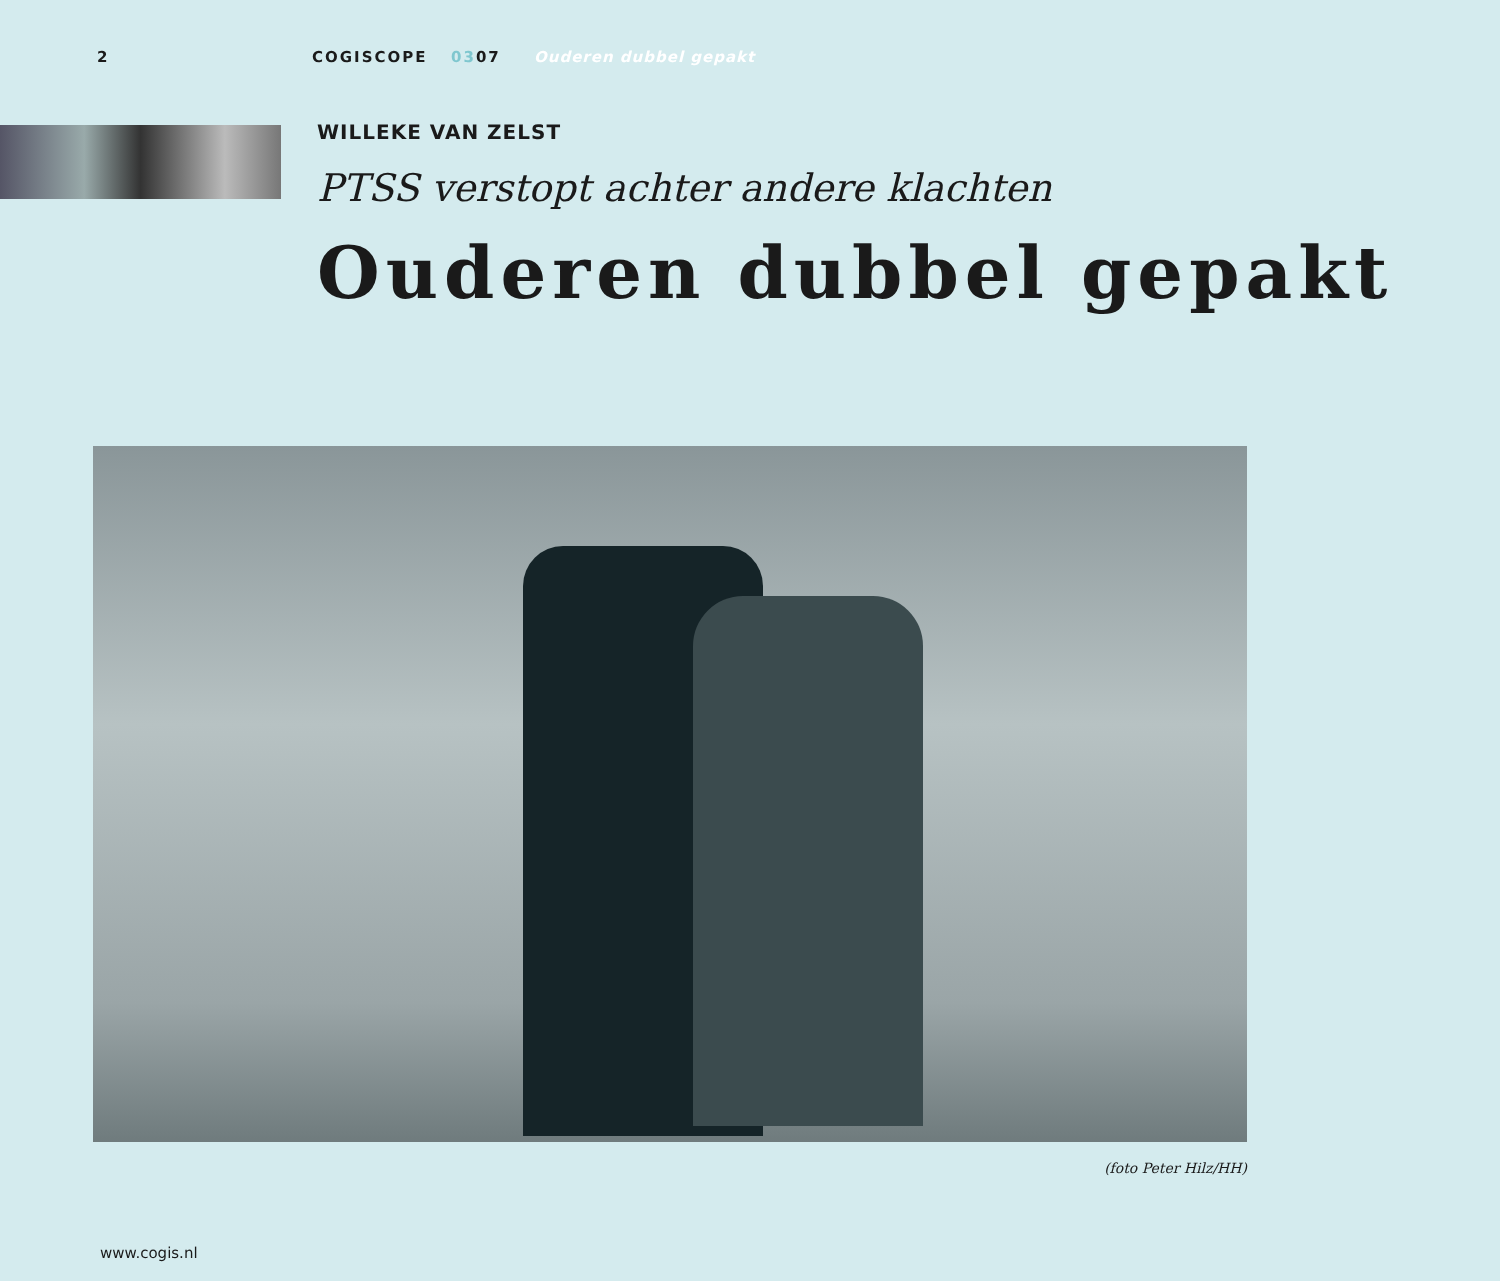2 COGISCOPE 0307 Ouderen dubbel gepakt
WILLEKE VAN ZELST
PTSS verstopt achter andere klachten
Ouderen dubbel gepakt
(foto Peter Hilz/HH)
www.cogis.nl